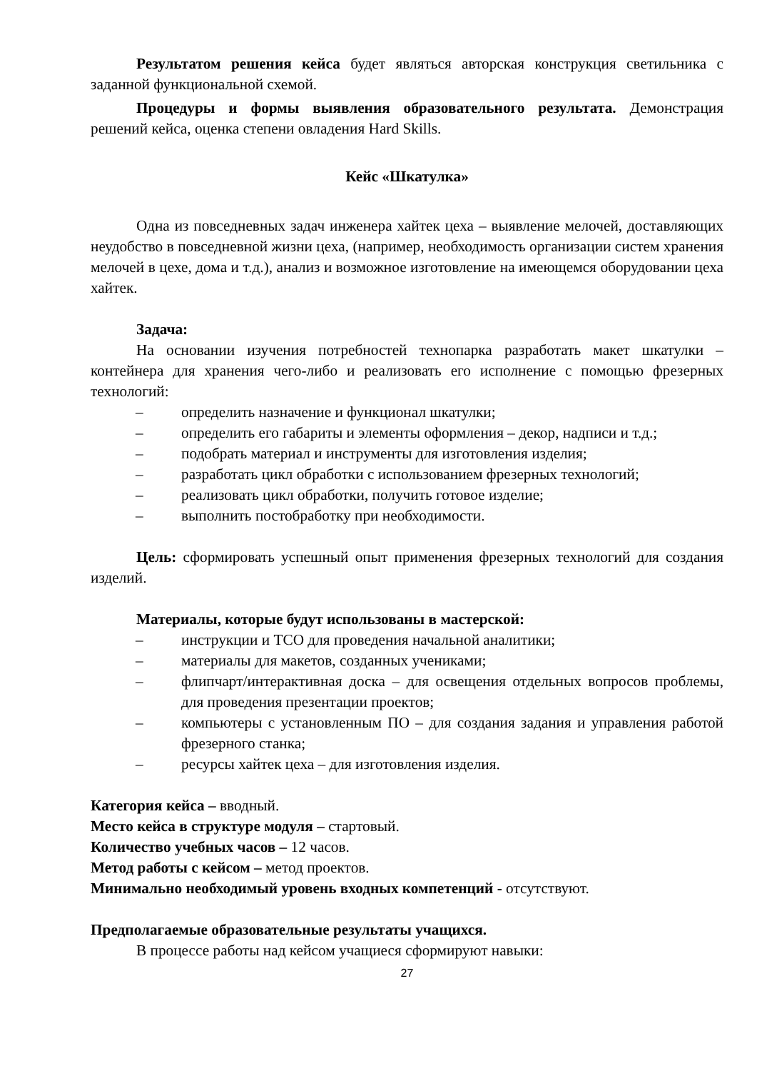Результатом решения кейса будет являться авторская конструкция светильника с заданной функциональной схемой.
Процедуры и формы выявления образовательного результата. Демонстрация решений кейса, оценка степени овладения Hard Skills.
Кейс «Шкатулка»
Одна из повседневных задач инженера хайтек цеха – выявление мелочей, доставляющих неудобство в повседневной жизни цеха, (например, необходимость организации систем хранения мелочей в цехе, дома и т.д.), анализ и возможное изготовление на имеющемся оборудовании цеха хайтек.
Задача:
На основании изучения потребностей технопарка разработать макет шкатулки – контейнера для хранения чего-либо и реализовать его исполнение с помощью фрезерных технологий:
– определить назначение и функционал шкатулки;
– определить его габариты и элементы оформления – декор, надписи и т.д.;
– подобрать материал и инструменты для изготовления изделия;
– разработать цикл обработки с использованием фрезерных технологий;
– реализовать цикл обработки, получить готовое изделие;
– выполнить постобработку при необходимости.
Цель: сформировать успешный опыт применения фрезерных технологий для создания изделий.
Материалы, которые будут использованы в мастерской:
– инструкции и ТСО для проведения начальной аналитики;
– материалы для макетов, созданных учениками;
– флипчарт/интерактивная доска – для освещения отдельных вопросов проблемы, для проведения презентации проектов;
– компьютеры с установленным ПО – для создания задания и управления работой фрезерного станка;
– ресурсы хайтек цеха – для изготовления изделия.
Категория кейса – вводный.
Место кейса в структуре модуля – стартовый.
Количество учебных часов – 12 часов.
Метод работы с кейсом – метод проектов.
Минимально необходимый уровень входных компетенций - отсутствуют.
Предполагаемые образовательные результаты учащихся.
В процессе работы над кейсом учащиеся сформируют навыки:
27